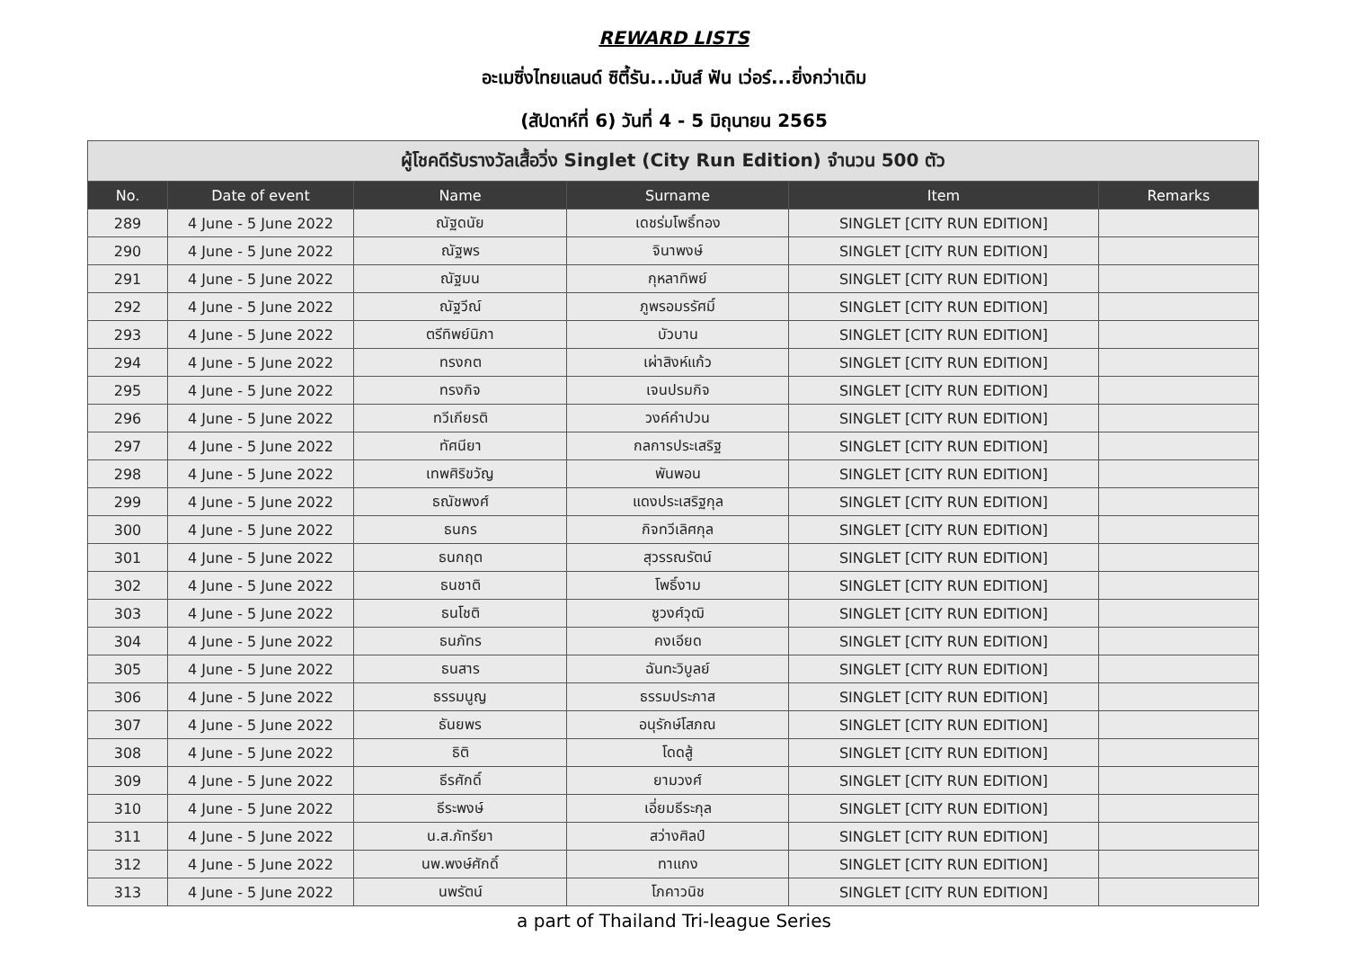REWARD LISTS
อะเมซิ่งไทยแลนด์ ซิตี้รัน...มันส์ ฟัน เว่อร์...ยิ่งกว่าเดิม
(สัปดาห์ที่ 6) วันที่ 4 - 5 มิถุนายน 2565
| ผู้โชคดีรับรางวัลเสื้อวิ่ง Singlet (City Run Edition) จำนวน 500 ตัว | | | | | |
| No. | Date of event | Name | Surname | Item | Remarks |
| 289 | 4 June - 5 June 2022 | ณัฐดนัย | เดชร่มโพธิ์ทอง | SINGLET [CITY RUN EDITION] | |
| 290 | 4 June - 5 June 2022 | ณัฐพร | จินาพงษ์ | SINGLET [CITY RUN EDITION] | |
| 291 | 4 June - 5 June 2022 | ณัฐมน | กุหลาทิพย์ | SINGLET [CITY RUN EDITION] | |
| 292 | 4 June - 5 June 2022 | ณัฐวีณ์ | ภูพรอมรรัศมิ์ | SINGLET [CITY RUN EDITION] | |
| 293 | 4 June - 5 June 2022 | ตรีทิพย์นิภา | บัวบาน | SINGLET [CITY RUN EDITION] | |
| 294 | 4 June - 5 June 2022 | ทรงกต | เผ่าสิงห์แก้ว | SINGLET [CITY RUN EDITION] | |
| 295 | 4 June - 5 June 2022 | ทรงกิจ | เจนปรมกิจ | SINGLET [CITY RUN EDITION] | |
| 296 | 4 June - 5 June 2022 | ทวีเกียรติ | วงค์คำปวน | SINGLET [CITY RUN EDITION] | |
| 297 | 4 June - 5 June 2022 | ทัศนียา | กลการประเสริฐ | SINGLET [CITY RUN EDITION] | |
| 298 | 4 June - 5 June 2022 | เทพศิริขวัญ | พันพอน | SINGLET [CITY RUN EDITION] | |
| 299 | 4 June - 5 June 2022 | ธณัชพงศ์ | แดงประเสริฐกุล | SINGLET [CITY RUN EDITION] | |
| 300 | 4 June - 5 June 2022 | ธนกร | กิจทวีเลิศกุล | SINGLET [CITY RUN EDITION] | |
| 301 | 4 June - 5 June 2022 | ธนกฤต | สุวรรณรัตน์ | SINGLET [CITY RUN EDITION] | |
| 302 | 4 June - 5 June 2022 | ธนชาติ | โพธิ์งาม | SINGLET [CITY RUN EDITION] | |
| 303 | 4 June - 5 June 2022 | ธนโชติ | ชูวงศ์วุฒิ | SINGLET [CITY RUN EDITION] | |
| 304 | 4 June - 5 June 2022 | ธนภัทร | คงเอียด | SINGLET [CITY RUN EDITION] | |
| 305 | 4 June - 5 June 2022 | ธนสาร | ฉันทะวิบูลย์ | SINGLET [CITY RUN EDITION] | |
| 306 | 4 June - 5 June 2022 | ธรรมนูญ | ธรรมประภาส | SINGLET [CITY RUN EDITION] | |
| 307 | 4 June - 5 June 2022 | ธันยพร | อนุรักษ์โสภณ | SINGLET [CITY RUN EDITION] | |
| 308 | 4 June - 5 June 2022 | ธิติ | โดดสู้ | SINGLET [CITY RUN EDITION] | |
| 309 | 4 June - 5 June 2022 | ธีรศักดิ์ | ยามวงศ์ | SINGLET [CITY RUN EDITION] | |
| 310 | 4 June - 5 June 2022 | ธีระพงษ์ | เอี่ยมธีระกุล | SINGLET [CITY RUN EDITION] | |
| 311 | 4 June - 5 June 2022 | น.ส.ภัทรียา | สว่างศิลป์ | SINGLET [CITY RUN EDITION] | |
| 312 | 4 June - 5 June 2022 | นพ.พงษ์ศักดิ์ | ทาแกง | SINGLET [CITY RUN EDITION] | |
| 313 | 4 June - 5 June 2022 | นพรัตน์ | โภคาวนิช | SINGLET [CITY RUN EDITION] | |
a part of Thailand Tri-league Series